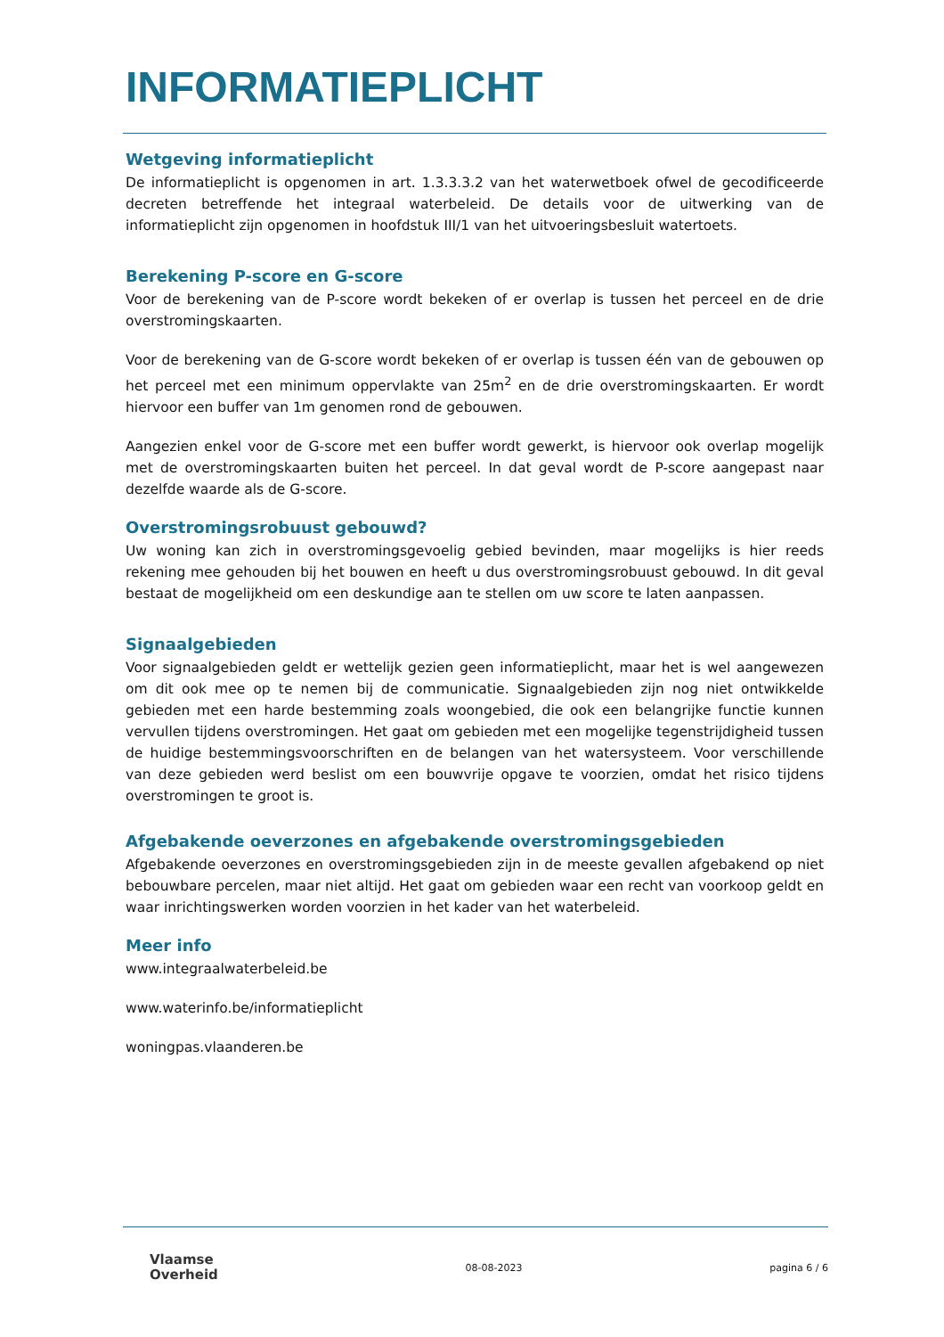INFORMATIEPLICHT
Wetgeving informatieplicht
De informatieplicht is opgenomen in art. 1.3.3.3.2 van het waterwetboek ofwel de gecodificeerde decreten betreffende het integraal waterbeleid. De details voor de uitwerking van de informatieplicht zijn opgenomen in hoofdstuk III/1 van het uitvoeringsbesluit watertoets.
Berekening P-score en G-score
Voor de berekening van de P-score wordt bekeken of er overlap is tussen het perceel en de drie overstromingskaarten.
Voor de berekening van de G-score wordt bekeken of er overlap is tussen één van de gebouwen op het perceel met een minimum oppervlakte van 25m<sup>2</sup> en de drie overstromingskaarten. Er wordt hiervoor een buffer van 1m genomen rond de gebouwen.
Aangezien enkel voor de G-score met een buffer wordt gewerkt, is hiervoor ook overlap mogelijk met de overstromingskaarten buiten het perceel. In dat geval wordt de P-score aangepast naar dezelfde waarde als de G-score.
Overstromingsrobuust gebouwd?
Uw woning kan zich in overstromingsgevoelig gebied bevinden, maar mogelijks is hier reeds rekening mee gehouden bij het bouwen en heeft u dus overstromingsrobuust gebouwd. In dit geval bestaat de mogelijkheid om een deskundige aan te stellen om uw score te laten aanpassen.
Signaalgebieden
Voor signaalgebieden geldt er wettelijk gezien geen informatieplicht, maar het is wel aangewezen om dit ook mee op te nemen bij de communicatie. Signaalgebieden zijn nog niet ontwikkelde gebieden met een harde bestemming zoals woongebied, die ook een belangrijke functie kunnen vervullen tijdens overstromingen. Het gaat om gebieden met een mogelijke tegenstrijdigheid tussen de huidige bestemmingsvoorschriften en de belangen van het watersysteem. Voor verschillende van deze gebieden werd beslist om een bouwvrije opgave te voorzien, omdat het risico tijdens overstromingen te groot is.
Afgebakende oeverzones en afgebakende overstromingsgebieden
Afgebakende oeverzones en overstromingsgebieden zijn in de meeste gevallen afgebakend op niet bebouwbare percelen, maar niet altijd. Het gaat om gebieden waar een recht van voorkoop geldt en waar inrichtingswerken worden voorzien in het kader van het waterbeleid.
Meer info
www.integraalwaterbeleid.be
www.waterinfo.be/informatieplicht
woningpas.vlaanderen.be
Vlaamse
Overheid
08-08-2023 pagina 6 / 6